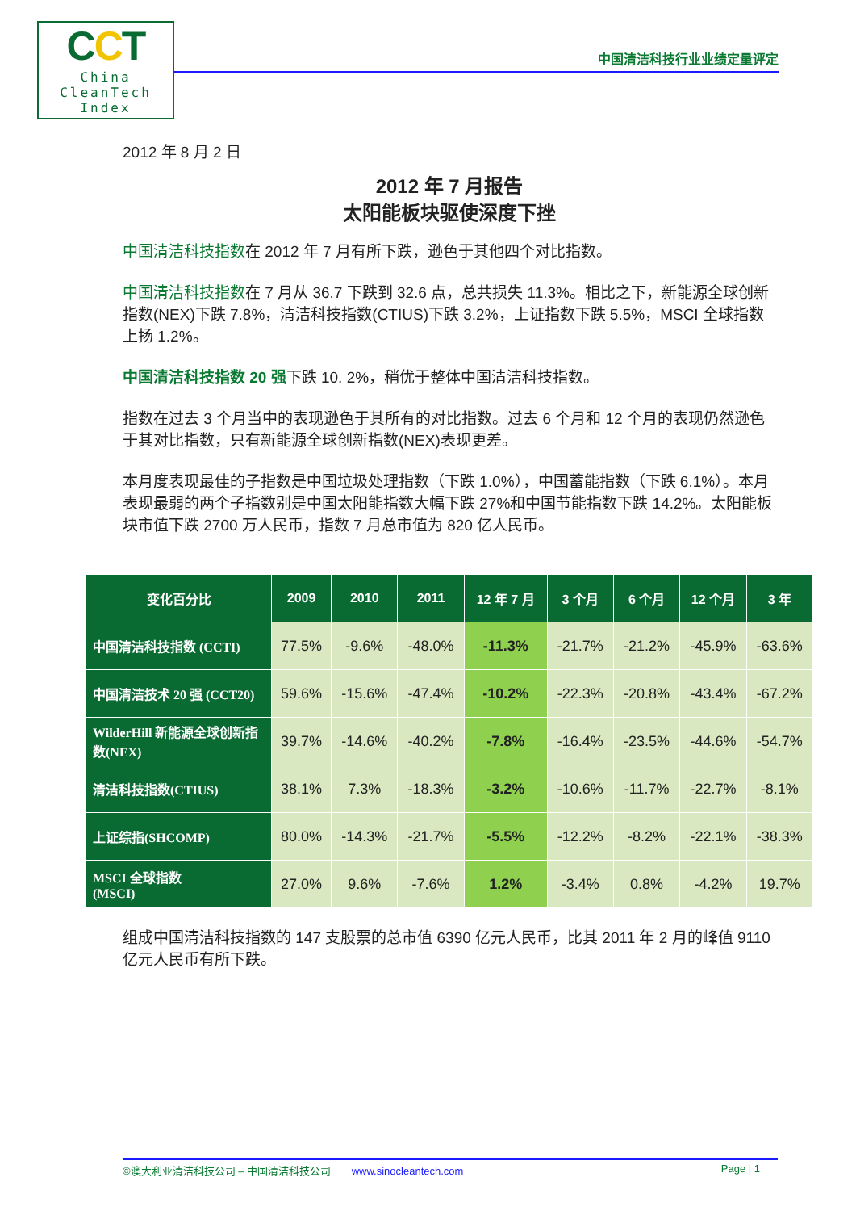CCT
China
CleanTech
Index
中国清洁科技行业业绩定量评定
2012 年 8 月 2 日
2012 年 7 月报告
太阳能板块驱使深度下挫
中国清洁科技指数在 2012 年 7 月有所下跌，逊色于其他四个对比指数。
中国清洁科技指数在 7 月从 36.7 下跌到 32.6 点，总共损失 11.3%。相比之下，新能源全球创新指数(NEX)下跌 7.8%，清洁科技指数(CTIUS)下跌 3.2%，上证指数下跌 5.5%，MSCI 全球指数上扬 1.2%。
中国清洁科技指数 20 强下跌 10. 2%，稍优于整体中国清洁科技指数。
指数在过去 3 个月当中的表现逊色于其所有的对比指数。过去 6 个月和 12 个月的表现仍然逊色于其对比指数，只有新能源全球创新指数(NEX)表现更差。
本月度表现最佳的子指数是中国垃圾处理指数（下跌 1.0%），中国蓄能指数（下跌 6.1%）。本月表现最弱的两个子指数别是中国太阳能指数大幅下跌 27%和中国节能指数下跌 14.2%。太阳能板块市值下跌 2700 万人民币，指数 7 月总市值为 820 亿人民币。
| 变化百分比 | 2009 | 2010 | 2011 | 12 年 7 月 | 3 个月 | 6 个月 | 12 个月 | 3 年 |
| --- | --- | --- | --- | --- | --- | --- | --- | --- |
| 中国清洁科技指数 (CCTI) | 77.5% | -9.6% | -48.0% | -11.3% | -21.7% | -21.2% | -45.9% | -63.6% |
| 中国清洁技术 20 强 (CCT20) | 59.6% | -15.6% | -47.4% | -10.2% | -22.3% | -20.8% | -43.4% | -67.2% |
| WilderHill 新能源全球创新指数(NEX) | 39.7% | -14.6% | -40.2% | -7.8% | -16.4% | -23.5% | -44.6% | -54.7% |
| 清洁科技指数(CTIUS) | 38.1% | 7.3% | -18.3% | -3.2% | -10.6% | -11.7% | -22.7% | -8.1% |
| 上证综指(SHCOMP) | 80.0% | -14.3% | -21.7% | -5.5% | -12.2% | -8.2% | -22.1% | -38.3% |
| MSCI 全球指数 (MSCI) | 27.0% | 9.6% | -7.6% | 1.2% | -3.4% | 0.8% | -4.2% | 19.7% |
组成中国清洁科技指数的 147 支股票的总市值 6390 亿元人民币，比其 2011 年 2 月的峰值 9110 亿元人民币有所下跌。
©澳大利亚清洁科技公司 – 中国清洁科技公司 www.sinocleantech.com Page | 1